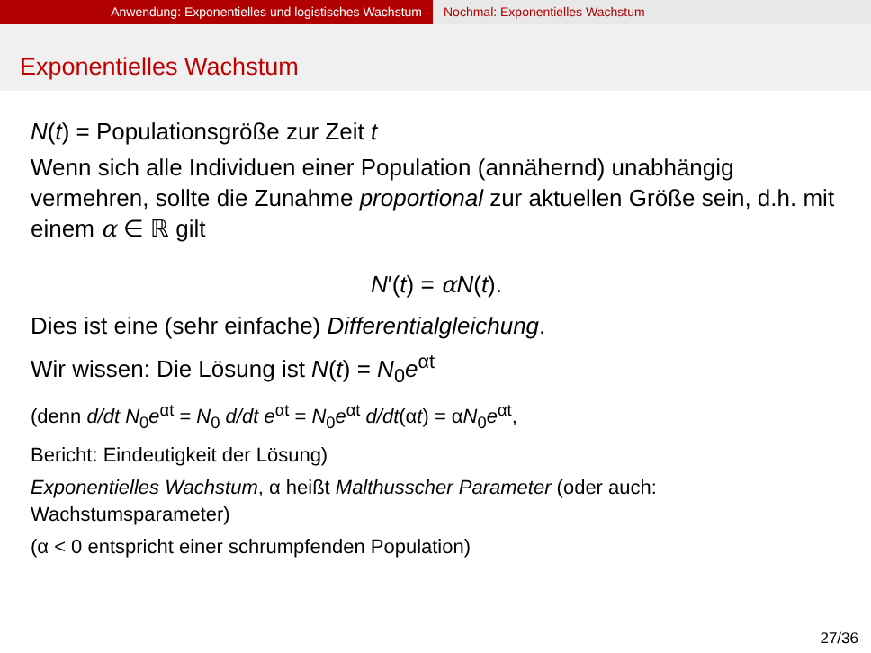Anwendung: Exponentielles und logistisches Wachstum Nochmal: Exponentielles Wachstum
Exponentielles Wachstum
N(t) = Populationsgröße zur Zeit t
Wenn sich alle Individuen einer Population (annähernd) unabhängig vermehren, sollte die Zunahme proportional zur aktuellen Größe sein, d.h. mit einem α ∈ ℝ gilt
N′(t) = αN(t).
Dies ist eine (sehr einfache) Differentialgleichung.
Wir wissen: Die Lösung ist N(t) = N<sub>0</sub>e<sup>αt</sup>
(denn d/dt N<sub>0</sub>e<sup>αt</sup> = N<sub>0</sub> d/dt e<sup>αt</sup> = N<sub>0</sub>e<sup>αt</sup> d/dt(αt) = αN<sub>0</sub>e<sup>αt</sup>,
Bericht: Eindeutigkeit der Lösung)
Exponentielles Wachstum, α heißt Malthusscher Parameter (oder auch: Wachstumsparameter)
(α < 0 entspricht einer schrumpfenden Population)
27/36